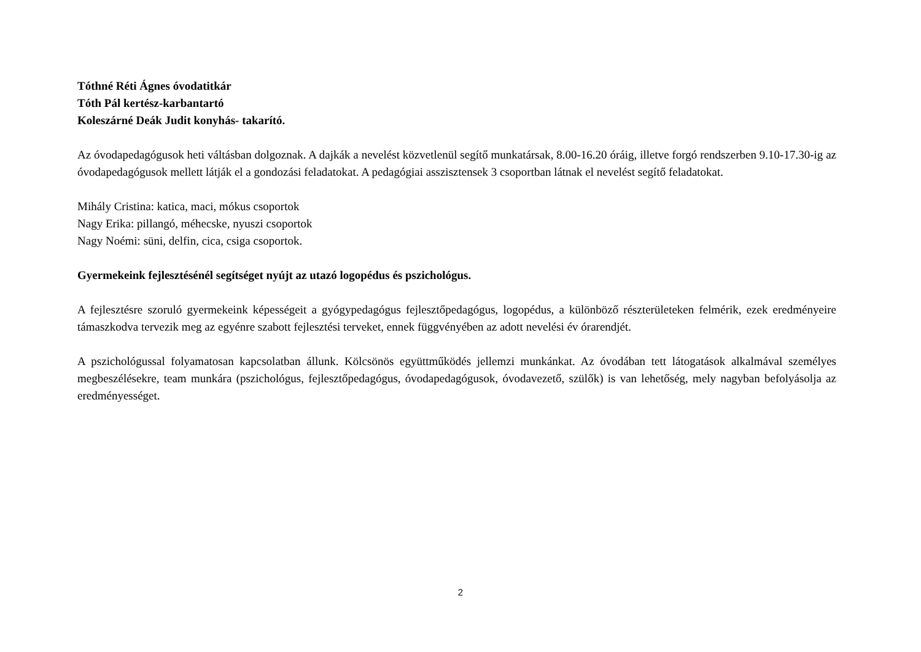Tóthné Réti Ágnes óvodatitkár
Tóth Pál kertész-karbantartó
Koleszárné Deák Judit konyhás- takarító.
Az óvodapedagógusok heti váltásban dolgoznak. A dajkák a nevelést közvetlenül segítő munkatársak, 8.00-16.20 óráig, illetve forgó rendszerben 9.10-17.30-ig az óvodapedagógusok mellett látják el a gondozási feladatokat. A pedagógiai asszisztensek 3 csoportban látnak el nevelést segítő feladatokat.
Mihály Cristina: katica, maci, mókus csoportok
Nagy Erika: pillangó, méhecske, nyuszi csoportok
Nagy Noémi: süni, delfin, cica, csiga csoportok.
Gyermekeink fejlesztésénél segítséget nyújt az utazó logopédus és pszichológus.
A fejlesztésre szoruló gyermekeink képességeit a gyógypedagógus fejlesztőpedagógus, logopédus, a különböző részterületeken felmérik, ezek eredményeire támaszkodva tervezik meg az egyénre szabott fejlesztési terveket, ennek függvényében az adott nevelési év órarendjét.
A pszichológussal folyamatosan kapcsolatban állunk. Kölcsönös együttműködés jellemzi munkánkat. Az óvodában tett látogatások alkalmával személyes megbeszélésekre, team munkára (pszichológus, fejlesztőpedagógus, óvodapedagógusok, óvodavezető, szülők) is van lehetőség, mely nagyban befolyásolja az eredményességet.
2